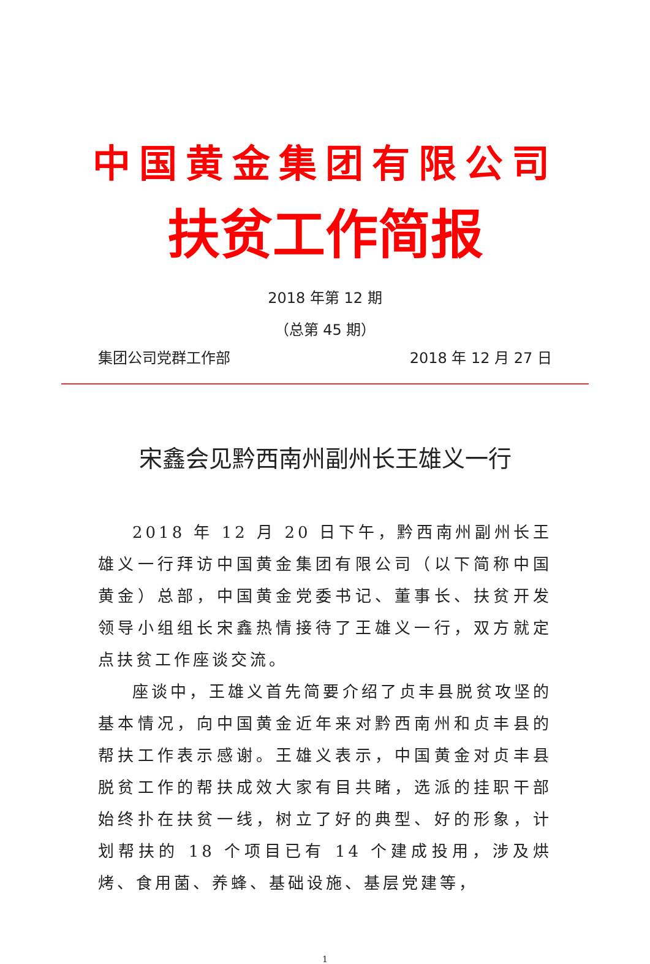中国黄金集团有限公司
扶贫工作简报
2018 年第 12 期
（总第 45 期）
集团公司党群工作部 2018 年 12 月 27 日
宋鑫会见黔西南州副州长王雄义一行
2018 年 12 月 20 日下午，黔西南州副州长王雄义一行拜访中国黄金集团有限公司（以下简称中国黄金）总部，中国黄金党委书记、董事长、扶贫开发领导小组组长宋鑫热情接待了王雄义一行，双方就定点扶贫工作座谈交流。
座谈中，王雄义首先简要介绍了贞丰县脱贫攻坚的基本情况，向中国黄金近年来对黔西南州和贞丰县的帮扶工作表示感谢。王雄义表示，中国黄金对贞丰县脱贫工作的帮扶成效大家有目共睹，选派的挂职干部始终扑在扶贫一线，树立了好的典型、好的形象，计划帮扶的 18 个项目已有 14 个建成投用，涉及烘烤、食用菌、养蜂、基础设施、基层党建等，
1